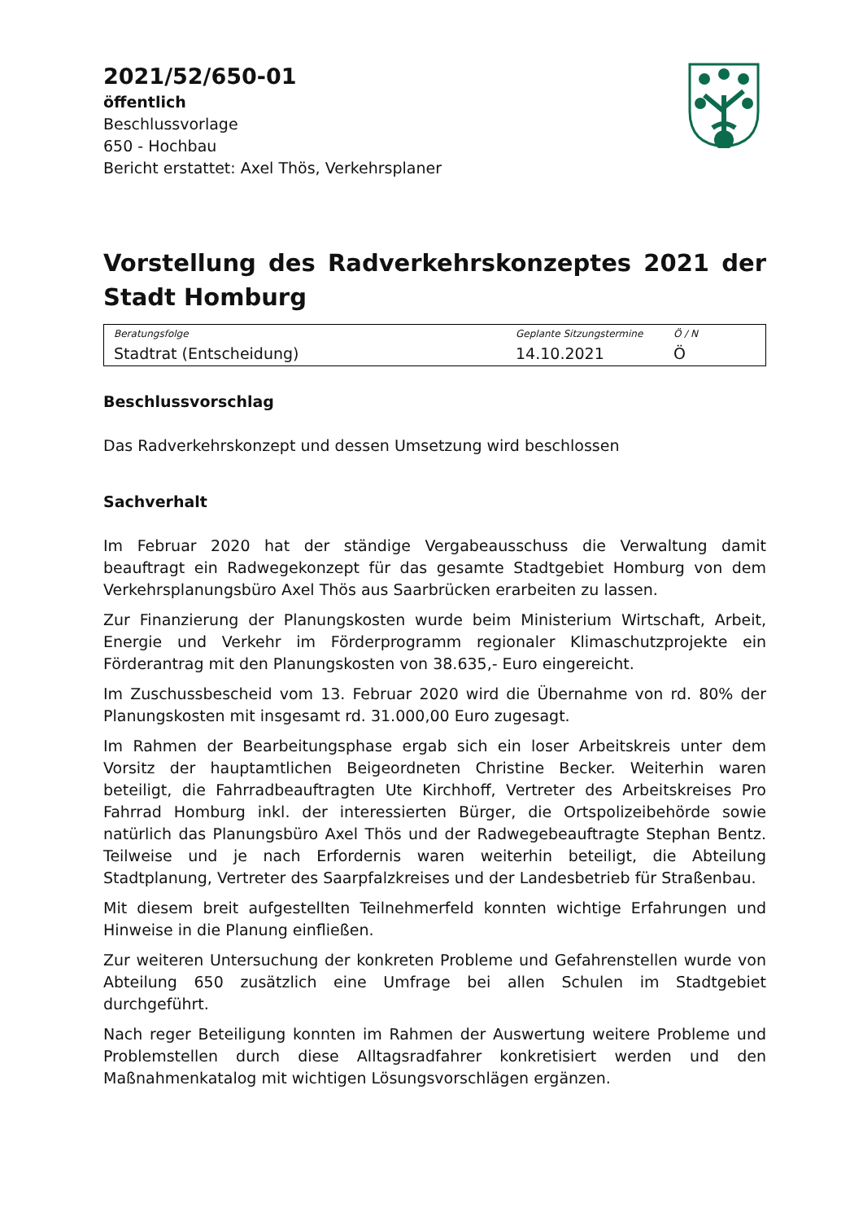2021/52/650-01
öffentlich
Beschlussvorlage
650 - Hochbau
Bericht erstattet: Axel Thös, Verkehrsplaner
Vorstellung des Radverkehrskonzeptes 2021 der Stadt Homburg
| Beratungsfolge | Geplante Sitzungstermine | Ö / N |
| --- | --- | --- |
| Stadtrat (Entscheidung) | 14.10.2021 | Ö |
Beschlussvorschlag
Das Radverkehrskonzept und dessen Umsetzung wird beschlossen
Sachverhalt
Im Februar 2020 hat der ständige Vergabeausschuss die Verwaltung damit beauftragt ein Radwegekonzept für das gesamte Stadtgebiet Homburg von dem Verkehrsplanungsbüro Axel Thös aus Saarbrücken erarbeiten zu lassen.
Zur Finanzierung der Planungskosten wurde beim Ministerium Wirtschaft, Arbeit, Energie und Verkehr im Förderprogramm regionaler Klimaschutzprojekte ein Förderantrag mit den Planungskosten von 38.635,- Euro eingereicht.
Im Zuschussbescheid vom 13. Februar 2020 wird die Übernahme von rd. 80% der Planungskosten mit insgesamt rd. 31.000,00 Euro zugesagt.
Im Rahmen der Bearbeitungsphase ergab sich ein loser Arbeitskreis unter dem Vorsitz der hauptamtlichen Beigeordneten Christine Becker. Weiterhin waren beteiligt, die Fahrradbeauftragten Ute Kirchhoff, Vertreter des Arbeitskreises Pro Fahrrad Homburg inkl. der interessierten Bürger, die Ortspolizeibehörde sowie natürlich das Planungsbüro Axel Thös und der Radwegebeauftragte Stephan Bentz. Teilweise und je nach Erfordernis waren weiterhin beteiligt, die Abteilung Stadtplanung, Vertreter des Saarpfalzkreises und der Landesbetrieb für Straßenbau.
Mit diesem breit aufgestellten Teilnehmerfeld konnten wichtige Erfahrungen und Hinweise in die Planung einfließen.
Zur weiteren Untersuchung der konkreten Probleme und Gefahrenstellen wurde von Abteilung 650 zusätzlich eine Umfrage bei allen Schulen im Stadtgebiet durchgeführt.
Nach reger Beteiligung konnten im Rahmen der Auswertung weitere Probleme und Problemstellen durch diese Alltagsradfahrer konkretisiert werden und den Maßnahmenkatalog mit wichtigen Lösungsvorschlägen ergänzen.